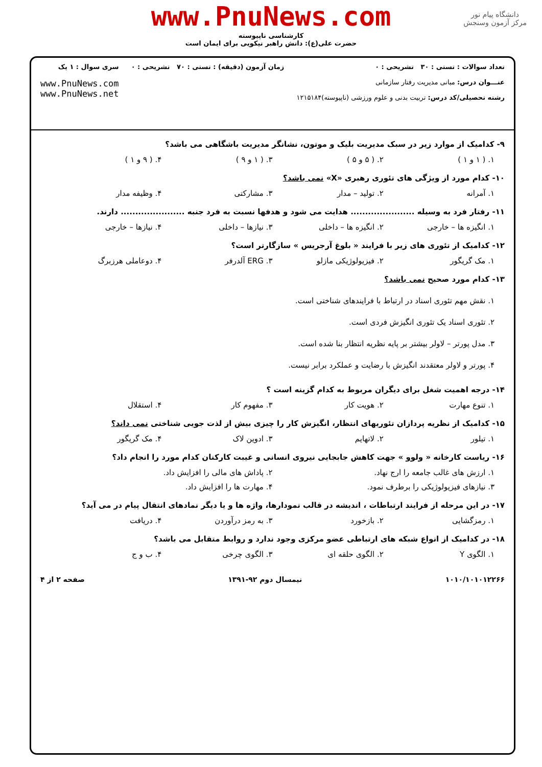دانشگاه پیام نور
مرکز آزمون وسنجش
www.PnuNews.com
کارشناسی ناپیوسته
حضرت علی(ع): دانش راهبر نیکویی برای ایمان است
تعداد سوالات : تستی : ۳۰ تشریحی : ۰
عنـــوان درس: مبانی مدیریت رفتار سازمانی
رشته تحصیلی/کد درس: تربیت بدنی و علوم ورزشی (ناپیوسته)۱۲۱۵۱۸۴
زمان آزمون (دقیقه) : تستی : ۷۰ تشریحی : ۰
سری سوال : ۱ یک
www.PnuNews.com
www.PnuNews.net
۹- کدامیک از موارد زیر در سبک مدیریت بلیک و موتون، نشانگر مدیریت باشگاهی می باشد؟
۱. ( ۱ و ۱ ) ۲. ( ۵ و ۵ ) ۳. ( ۱ و ۹ ) ۴. ( ۹ و ۱ )
۱۰- کدام مورد از ویژگی های تئوری رهبری «X» نمی باشد؟
۱. آمرانه ۲. تولید – مدار ۳. مشارکتی ۴. وظیفه مدار
۱۱- رفتار فرد به وسیله ...................... هدایت می شود و هدفها نسبت به فرد جنبه ...................... دارند.
۱. انگیزه ها – خارجی ۲. انگیزه ها – داخلی ۳. نیازها – داخلی ۴. نیازها – خارجی
۱۲- کدامیک از تئوری های زیر با فرایند « بلوغ آرجریس » سازگارتر است؟
۱. مک گریگور ۲. فیزیولوژیکی مازلو ۳. ERG آلدرفر ۴. دوعاملی هرزبرگ
۱۳- کدام مورد صحیح نمی باشد؟
۱. نقش مهم تئوری اسناد در ارتباط با فرایندهای شناختی است.
۲. تئوری اسناد یک تئوری انگیزش فردی است.
۳. مدل پورتر – لاولر بیشتر بر پایه نظریه انتظار بنا شده است.
۴. پورتر و لاولر معتقدند انگیزش با رضایت و عملکرد برابر نیست.
۱۴- درجه اهمیت شغل برای دیگران مربوط به کدام گزینه است ؟
۱. تنوع مهارت ۲. هویت کار ۳. مفهوم کار ۴. استقلال
۱۵- کدامیک از نظریه پردازان تئوریهای انتظار، انگیزش کار را چیزی بیش از لذت جویی شناختی نمی داند؟
۱. تیلور ۲. لاتهایم ۳. ادوین لاک ۴. مک گریگور
۱۶- ریاست کارخانه « ولوو » جهت کاهش جابجایی نیروی انسانی و غیبت کارکنان کدام مورد را انجام داد؟
۱. ارزش های غالب جامعه را ارج نهاد. ۲. پاداش های مالی را افزایش داد. ۳. نیازهای فیزیولوژیکی را برطرف نمود. ۴. مهارت ها را افزایش داد.
۱۷- در این مرحله از فرایند ارتباطات ، اندیشه در قالب نمودارها، واژه ها و یا دیگر نمادهای انتقال پیام در می آید؟
۱. رمزگشایی ۲. بازخورد ۳. به رمز درآوردن ۴. دریافت
۱۸- در کدامیک از انواع شبکه های ارتباطی عضو مرکزی وجود ندارد و روابط متقابل می باشد؟
۱. الگوی Y ۲. الگوی حلقه ای ۳. الگوی چرخی ۴. ب و ج
۱۰۱۰/۱۰۱۰۱۲۲۶۶ نیمسال دوم ۹۲-۱۳۹۱ صفحه ۲ از ۴